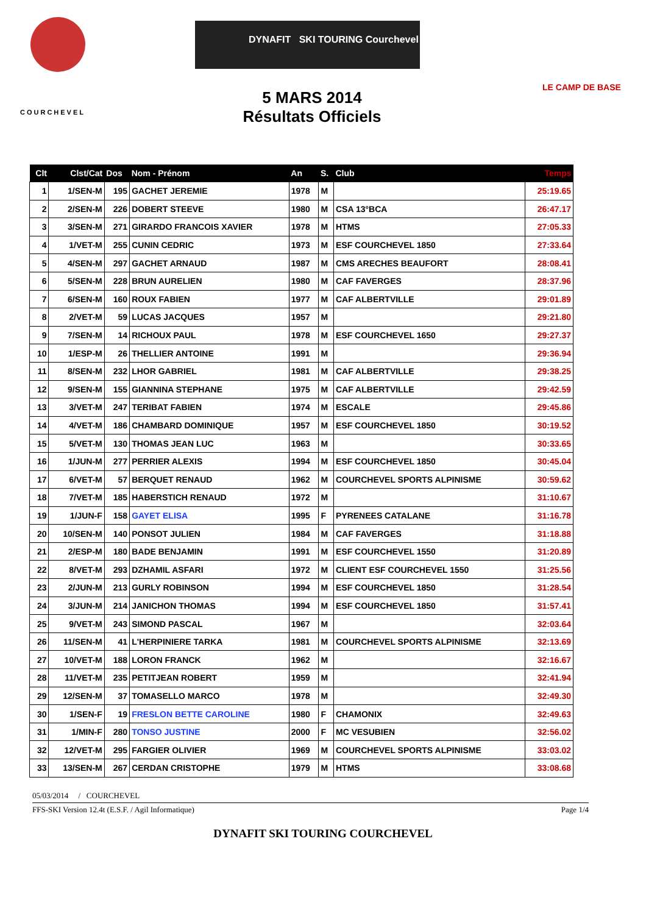COURCHEVEL
DYNAFIT SKI TOURING Courchevel
LE CAMP DE BASE
5 MARS 2014
Résultats Officiels
| Clt | Clst/Cat | Dos | Nom - Prénom | An | S. | Club | Temps |
| --- | --- | --- | --- | --- | --- | --- | --- |
| 1 | 1/SEN-M | 195 | GACHET JEREMIE | 1978 | M | | 25:19.65 |
| 2 | 2/SEN-M | 226 | DOBERT STEEVE | 1980 | M | CSA 13°BCA | 26:47.17 |
| 3 | 3/SEN-M | 271 | GIRARDO FRANCOIS XAVIER | 1978 | M | HTMS | 27:05.33 |
| 4 | 1/VET-M | 255 | CUNIN CEDRIC | 1973 | M | ESF COURCHEVEL 1850 | 27:33.64 |
| 5 | 4/SEN-M | 297 | GACHET ARNAUD | 1987 | M | CMS ARECHES BEAUFORT | 28:08.41 |
| 6 | 5/SEN-M | 228 | BRUN AURELIEN | 1980 | M | CAF FAVERGES | 28:37.96 |
| 7 | 6/SEN-M | 160 | ROUX FABIEN | 1977 | M | CAF ALBERTVILLE | 29:01.89 |
| 8 | 2/VET-M | 59 | LUCAS JACQUES | 1957 | M | | 29:21.80 |
| 9 | 7/SEN-M | 14 | RICHOUX PAUL | 1978 | M | ESF COURCHEVEL 1650 | 29:27.37 |
| 10 | 1/ESP-M | 26 | THELLIER ANTOINE | 1991 | M | | 29:36.94 |
| 11 | 8/SEN-M | 232 | LHOR GABRIEL | 1981 | M | CAF ALBERTVILLE | 29:38.25 |
| 12 | 9/SEN-M | 155 | GIANNINA STEPHANE | 1975 | M | CAF ALBERTVILLE | 29:42.59 |
| 13 | 3/VET-M | 247 | TERIBAT FABIEN | 1974 | M | ESCALE | 29:45.86 |
| 14 | 4/VET-M | 186 | CHAMBARD DOMINIQUE | 1957 | M | ESF COURCHEVEL 1850 | 30:19.52 |
| 15 | 5/VET-M | 130 | THOMAS JEAN LUC | 1963 | M | | 30:33.65 |
| 16 | 1/JUN-M | 277 | PERRIER ALEXIS | 1994 | M | ESF COURCHEVEL 1850 | 30:45.04 |
| 17 | 6/VET-M | 57 | BERQUET RENAUD | 1962 | M | COURCHEVEL SPORTS ALPINISME | 30:59.62 |
| 18 | 7/VET-M | 185 | HABERSTICH RENAUD | 1972 | M | | 31:10.67 |
| 19 | 1/JUN-F | 158 | GAYET ELISA | 1995 | F | PYRENEES CATALANE | 31:16.78 |
| 20 | 10/SEN-M | 140 | PONSOT JULIEN | 1984 | M | CAF FAVERGES | 31:18.88 |
| 21 | 2/ESP-M | 180 | BADE BENJAMIN | 1991 | M | ESF COURCHEVEL 1550 | 31:20.89 |
| 22 | 8/VET-M | 293 | DZHAMIL ASFARI | 1972 | M | CLIENT ESF COURCHEVEL 1550 | 31:25.56 |
| 23 | 2/JUN-M | 213 | GURLY ROBINSON | 1994 | M | ESF COURCHEVEL 1850 | 31:28.54 |
| 24 | 3/JUN-M | 214 | JANICHON THOMAS | 1994 | M | ESF COURCHEVEL 1850 | 31:57.41 |
| 25 | 9/VET-M | 243 | SIMOND PASCAL | 1967 | M | | 32:03.64 |
| 26 | 11/SEN-M | 41 | L'HERPINIERE TARKA | 1981 | M | COURCHEVEL SPORTS ALPINISME | 32:13.69 |
| 27 | 10/VET-M | 188 | LORON FRANCK | 1962 | M | | 32:16.67 |
| 28 | 11/VET-M | 235 | PETITJEAN ROBERT | 1959 | M | | 32:41.94 |
| 29 | 12/SEN-M | 37 | TOMASELLO MARCO | 1978 | M | | 32:49.30 |
| 30 | 1/SEN-F | 19 | FRESLON BETTE CAROLINE | 1980 | F | CHAMONIX | 32:49.63 |
| 31 | 1/MIN-F | 280 | TONSO JUSTINE | 2000 | F | MC VESUBIEN | 32:56.02 |
| 32 | 12/VET-M | 295 | FARGIER OLIVIER | 1969 | M | COURCHEVEL SPORTS ALPINISME | 33:03.02 |
| 33 | 13/SEN-M | 267 | CERDAN CRISTOPHE | 1979 | M | HTMS | 33:08.68 |
05/03/2014 / COURCHEVEL
FFS-SKI Version 12.4t (E.S.F. / Agil Informatique) Page 1/4
DYNAFIT SKI TOURING COURCHEVEL